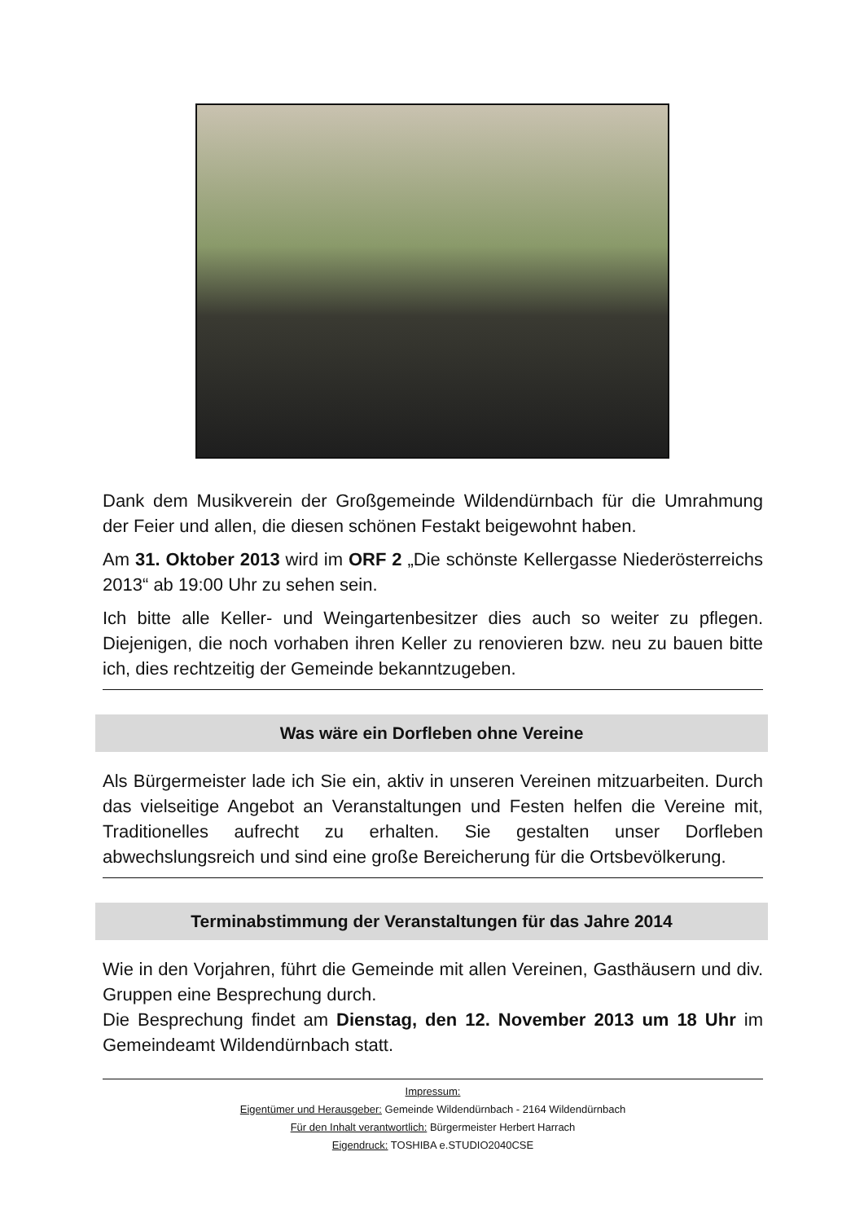Dank dem Musikverein der Großgemeinde Wildendürnbach für die Umrahmung der Feier und allen, die diesen schönen Festakt beigewohnt haben.
Am 31. Oktober 2013 wird im ORF 2 „Die schönste Kellergasse Niederösterreichs 2013“ ab 19:00 Uhr zu sehen sein.
Ich bitte alle Keller- und Weingartenbesitzer dies auch so weiter zu pflegen. Diejenigen, die noch vorhaben ihren Keller zu renovieren bzw. neu zu bauen bitte ich, dies rechtzeitig der Gemeinde bekanntzugeben.
Was wäre ein Dorfleben ohne Vereine
Als Bürgermeister lade ich Sie ein, aktiv in unseren Vereinen mitzuarbeiten. Durch das vielseitige Angebot an Veranstaltungen und Festen helfen die Vereine mit, Traditionelles aufrecht zu erhalten. Sie gestalten unser Dorfleben abwechslungsreich und sind eine große Bereicherung für die Ortsbevölkerung.
Terminabstimmung der Veranstaltungen für das Jahre 2014
Wie in den Vorjahren, führt die Gemeinde mit allen Vereinen, Gasthäusern und div. Gruppen eine Besprechung durch.
Die Besprechung findet am Dienstag, den 12. November 2013 um 18 Uhr im Gemeindeamt Wildendürnbach statt.
Impressum:
Eigentümer und Herausgeber: Gemeinde Wildendürnbach - 2164 Wildendürnbach
Für den Inhalt verantwortlich: Bürgermeister Herbert Harrach
Eigendruck: TOSHIBA e.STUDIO2040CSE